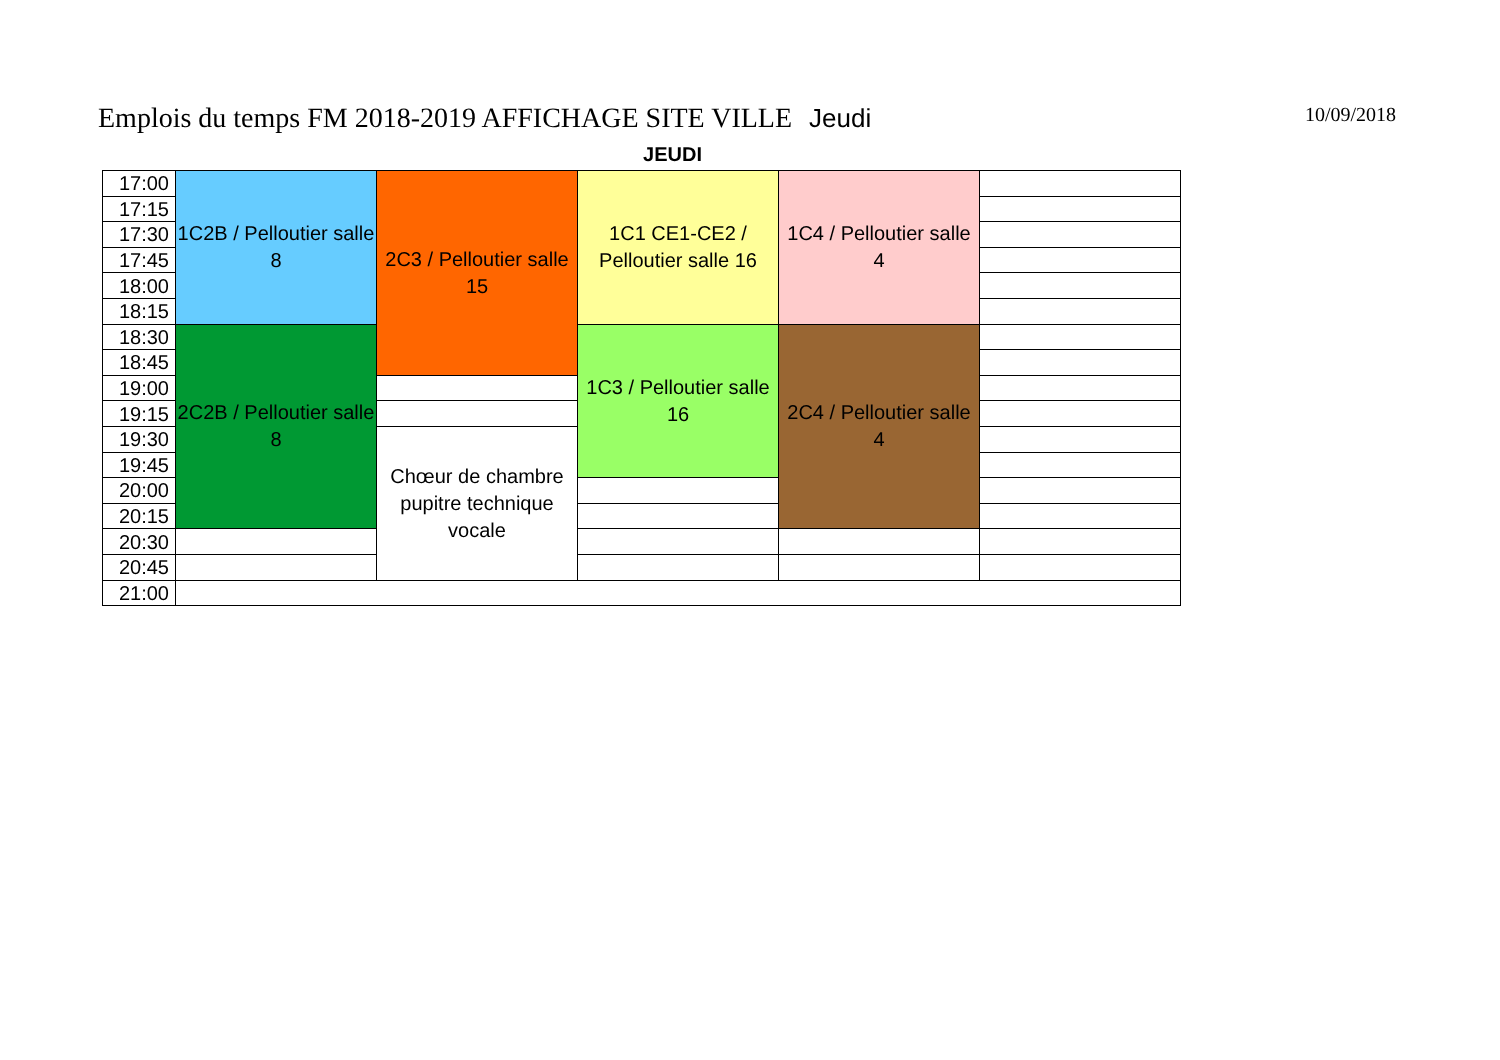Emplois du temps FM 2018-2019 AFFICHAGE SITE VILLE Jeudi
10/09/2018
JEUDI
| 17:00 | 1C2B / Pelloutier salle 8 | 2C3 / Pelloutier salle 15 | 1C1 CE1-CE2 / Pelloutier salle 16 | 1C4 / Pelloutier salle 4 | |
| 17:15 | | | | | |
| 17:30 | | | | | |
| 17:45 | | | | | |
| 18:00 | | | | | |
| 18:15 | | | | | |
| 18:30 | 2C2B / Pelloutier salle 8 | | 1C3 / Pelloutier salle 16 | 2C4 / Pelloutier salle 4 | |
| 18:45 | | | | | |
| 19:00 | | | | | |
| 19:15 | | | | | |
| 19:30 | | Chœur de chambre pupitre technique vocale | | | |
| 19:45 | | | | | |
| 20:00 | | | | | |
| 20:15 | | | | | |
| 20:30 | | | | | |
| 20:45 | | | | | |
| 21:00 | | | | | |